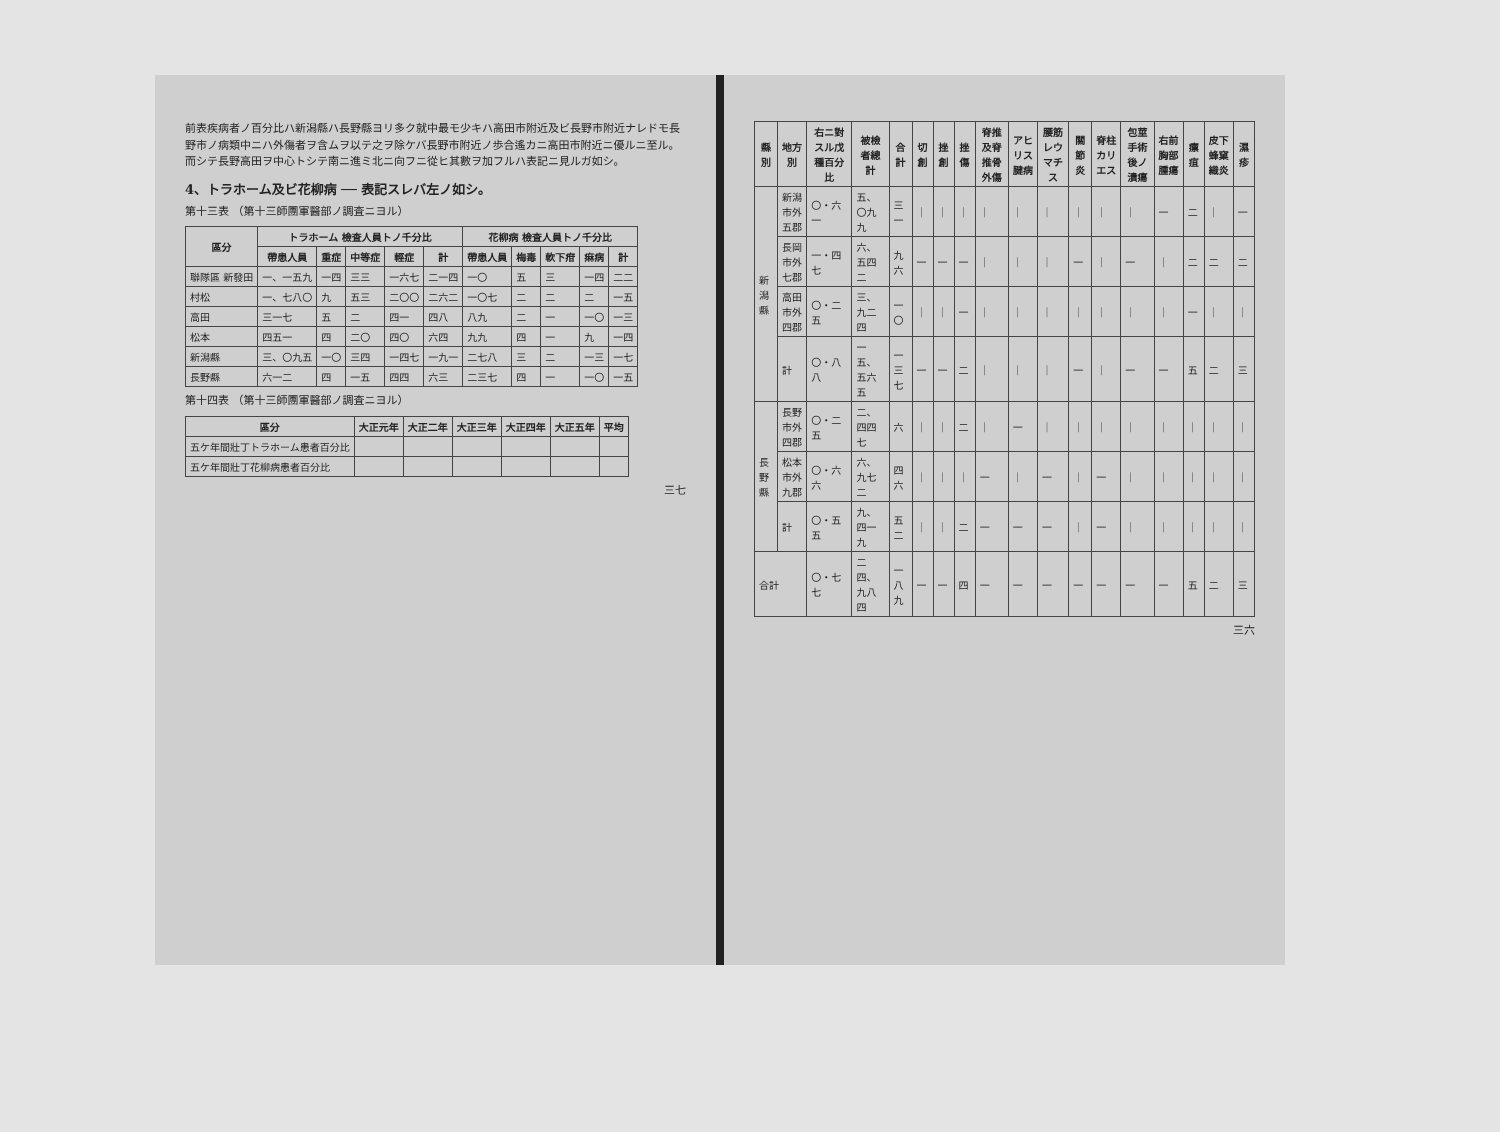前表疾病者ノ百分比ハ新潟縣ハ長野縣ヨリ多ク就中最モ少キハ高田市附近及ビ長野市附近ナレドモ長野市ノ病類中ニハ外傷者ヲ含ムヲ以テ之ヲ除ケバ長野市附近ノ歩合遙カニ高田市附近ニ優ルニ至ル。而シテ長野高田ヲ中心トシテ南ニ進ミ北ニ向フニ從ヒ其數ヲ加フルハ表記ニ見ルガ如シ。
4、トラホーム及ビ花柳病 ── 表記スレバ左ノ如シ。
第十三表 （第十三師團軍醫部ノ調査ニヨル）
| 區分 | トラホーム 檢査人員トノ千分比 | | | | | 花柳病 檢査人員トノ千分比 | | | | |
| --- | --- | --- | --- | --- | --- | --- | --- | --- | --- | --- |
| | 帶患人員 | 重症 | 中等症 | 輕症 | 計 | 帶患人員 | 梅毒 | 軟下疳 | 痳病 | 計 |
| 聯隊區 新發田 | 一、一五九 | 一四 | 三三 | 一六七 | 二一四 | 一〇 | 五 | 三 | 一四 | 二二 |
| 村松 | 一、七八〇 | 九 | 五三 | 二〇〇 | 二六二 | 一〇七 | 二 | 二 | 二 | 一五 |
| 高田 | 三一七 | 五 | 二 | 四一 | 四八 | 八九 | 二 | 一 | 一〇 | 一三 |
| 松本 | 四五一 | 四 | 二〇 | 四〇 | 六四 | 九九 | 四 | 一 | 九 | 一四 |
| 新潟縣 | 三、〇九五 | 一〇 | 三四 | 一四七 | 一九一 | 二七八 | 三 | 二 | 一三 | 一七 |
| 長野縣 | 六一二 | 四 | 一五 | 四四 | 六三 | 二三七 | 四 | 一 | 一〇 | 一五 |
第十四表 （第十三師團軍醫部ノ調査ニヨル）
| 區分 | 大正元年 | 大正二年 | 大正三年 | 大正四年 | 大正五年 | 平均 |
| --- | --- | --- | --- | --- | --- | --- |
| 五ケ年間壯丁トラホーム患者百分比 | | | | | | |
| 五ケ年間壯丁花柳病患者百分比 | | | | | | |
三七
| 縣別 | 地方別 | 右ニ對スル戊種百分比 | 被檢者總計 | 合計 | 切創 | 挫創 | 挫傷 | 脊推及脊推骨外傷 | アヒリス腱病 | 腰筋レウマチス | 關節炎 | 脊柱カリエス | 包莖手術後ノ潰瘍 | 右前胸部腫瘍 | 瘭疽 | 皮下蜂窠織炎 | 濕疹 |
| --- | --- | --- | --- | --- | --- | --- | --- | --- | --- | --- | --- | --- | --- | --- | --- | --- | --- |
| 新潟縣 | 新潟市外五郡 | 〇・六一 | 五、〇九九 | 三一 | ｜ | ｜ | ｜ | ｜ | ｜ | ｜ | ｜ | ｜ | ｜ | 一 | 二 | ｜ | 一 |
| | 長岡市外七郡 | 一・四七 | 六、五四二 | 九六 | 一 | 一 | 一 | ｜ | ｜ | ｜ | 一 | ｜ | 一 | ｜ | 二 | 二 | 二 |
| | 高田市外四郡 | 〇・二五 | 三、九二四 | 一〇 | ｜ | ｜ | 一 | ｜ | ｜ | ｜ | ｜ | ｜ | ｜ | ｜ | 一 | ｜ | ｜ |
| | 計 | 〇・八八 | 一五、五六五 | 一三七 | 一 | 一 | 二 | ｜ | ｜ | ｜ | 一 | ｜ | 一 | 一 | 五 | 二 | 三 |
| 長野縣 | 長野市外四郡 | 〇・二五 | 二、四四七 | 六 | ｜ | ｜ | 二 | ｜ | 一 | ｜ | ｜ | ｜ | ｜ | ｜ | ｜ | ｜ | ｜ |
| | 松本市外九郡 | 〇・六六 | 六、九七二 | 四六 | ｜ | ｜ | ｜ | 一 | ｜ | 一 | ｜ | 一 | ｜ | ｜ | ｜ | ｜ | ｜ |
| | 計 | 〇・五五 | 九、四一九 | 五二 | ｜ | ｜ | 二 | 一 | 一 | 一 | ｜ | 一 | ｜ | ｜ | ｜ | ｜ | ｜ |
| 合計 | | 〇・七七 | 二四、九八四 | 一八九 | 一 | 一 | 四 | 一 | 一 | 一 | 一 | 一 | 一 | 一 | 五 | 二 | 三 |
三六